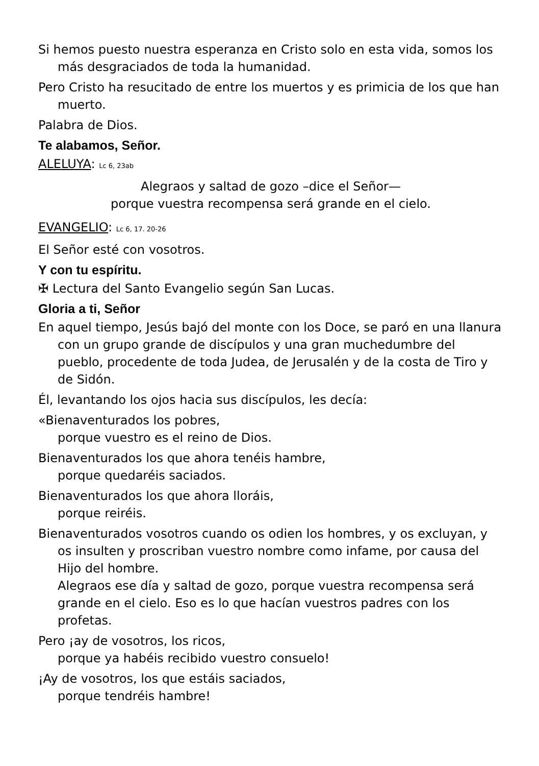Si hemos puesto nuestra esperanza en Cristo solo en esta vida, somos los más desgraciados de toda la humanidad.
Pero Cristo ha resucitado de entre los muertos y es primicia de los que han muerto.
Palabra de Dios.
Te alabamos, Señor.
ALELUYA: Lc 6, 23ab
Alegraos y saltad de gozo –dice el Señor—
porque vuestra recompensa será grande en el cielo.
EVANGELIO: Lc 6, 17. 20-26
El Señor esté con vosotros.
Y con tu espíritu.
✠ Lectura del Santo Evangelio según San Lucas.
Gloria a ti, Señor
En aquel tiempo, Jesús bajó del monte con los Doce, se paró en una llanura con un grupo grande de discípulos y una gran muchedumbre del pueblo, procedente de toda Judea, de Jerusalén y de la costa de Tiro y de Sidón.
Él, levantando los ojos hacia sus discípulos, les decía:
«Bienaventurados los pobres,
porque vuestro es el reino de Dios.
Bienaventurados los que ahora tenéis hambre,
porque quedaréis saciados.
Bienaventurados los que ahora lloráis,
porque reiréis.
Bienaventurados vosotros cuando os odien los hombres, y os excluyan, y os insulten y proscriban vuestro nombre como infame, por causa del Hijo del hombre.
Alegraos ese día y saltad de gozo, porque vuestra recompensa será grande en el cielo. Eso es lo que hacían vuestros padres con los profetas.
Pero ¡ay de vosotros, los ricos,
porque ya habéis recibido vuestro consuelo!
¡Ay de vosotros, los que estáis saciados,
porque tendréis hambre!